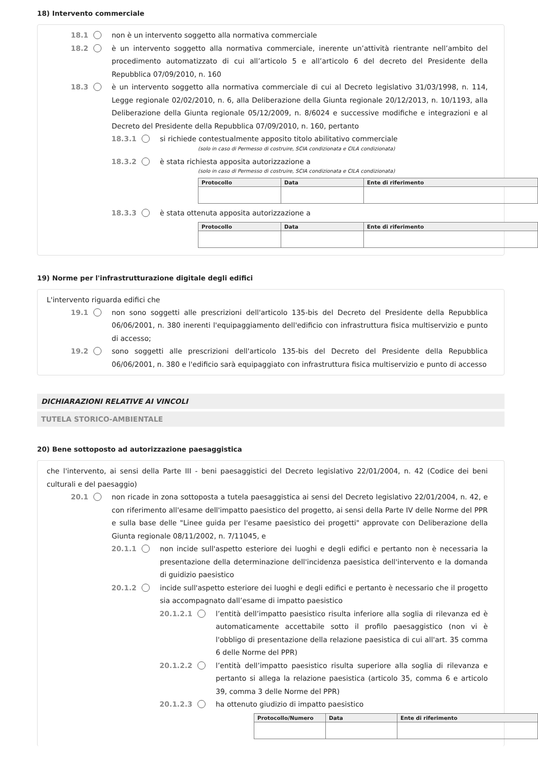18) Intervento commerciale
18.1 non è un intervento soggetto alla normativa commerciale
18.2 è un intervento soggetto alla normativa commerciale, inerente un’attività rientrante nell’ambito del procedimento automatizzato di cui all’articolo 5 e all’articolo 6 del decreto del Presidente della Repubblica 07/09/2010, n. 160
18.3 è un intervento soggetto alla normativa commerciale di cui al Decreto legislativo 31/03/1998, n. 114, Legge regionale 02/02/2010, n. 6, alla Deliberazione della Giunta regionale 20/12/2013, n. 10/1193, alla Deliberazione della Giunta regionale 05/12/2009, n. 8/6024 e successive modifiche e integrazioni e al Decreto del Presidente della Repubblica 07/09/2010, n. 160, pertanto
18.3.1 si richiede contestualmente apposito titolo abilitativo commerciale
(solo in caso di Permesso di costruire, SCIA condizionata e CILA condizionata)
18.3.2 è stata richiesta apposita autorizzazione a
(solo in caso di Permesso di costruire, SCIA condizionata e CILA condizionata)
| Protocollo | Data | Ente di riferimento |
| --- | --- | --- |
18.3.3 è stata ottenuta apposita autorizzazione a
| Protocollo | Data | Ente di riferimento |
| --- | --- | --- |
19) Norme per l'infrastrutturazione digitale degli edifici
L'intervento riguarda edifici che
19.1 non sono soggetti alle prescrizioni dell'articolo 135-bis del Decreto del Presidente della Repubblica 06/06/2001, n. 380 inerenti l'equipaggiamento dell'edificio con infrastruttura fisica multiservizio e punto di accesso;
19.2 sono soggetti alle prescrizioni dell'articolo 135-bis del Decreto del Presidente della Repubblica 06/06/2001, n. 380 e l'edificio sarà equipaggiato con infrastruttura fisica multiservizio e punto di accesso
DICHIARAZIONI RELATIVE AI VINCOLI
TUTELA STORICO-AMBIENTALE
20) Bene sottoposto ad autorizzazione paesaggistica
che l'intervento, ai sensi della Parte III - beni paesaggistici del Decreto legislativo 22/01/2004, n. 42 (Codice dei beni culturali e del paesaggio)
20.1 non ricade in zona sottoposta a tutela paesaggistica ai sensi del Decreto legislativo 22/01/2004, n. 42, e con riferimento all'esame dell'impatto paesistico del progetto, ai sensi della Parte IV delle Norme del PPR e sulla base delle "Linee guida per l'esame paesistico dei progetti" approvate con Deliberazione della Giunta regionale 08/11/2002, n. 7/11045, e
20.1.1 non incide sull'aspetto esteriore dei luoghi e degli edifici e pertanto non è necessaria la presentazione della determinazione dell'incidenza paesistica dell'intervento e la domanda di guidizio paesistico
20.1.2 incide sull'aspetto esteriore dei luoghi e degli edifici e pertanto è necessario che il progetto sia accompagnato dall’esame di impatto paesistico
20.1.2.1 l’entità dell’impatto paesistico risulta inferiore alla soglia di rilevanza ed è automaticamente accettabile sotto il profilo paesaggistico (non vi è l'obbligo di presentazione della relazione paesistica di cui all'art. 35 comma 6 delle Norme del PPR)
20.1.2.2 l’entità dell’impatto paesistico risulta superiore alla soglia di rilevanza e pertanto si allega la relazione paesistica (articolo 35, comma 6 e articolo 39, comma 3 delle Norme del PPR)
20.1.2.3 ha ottenuto giudizio di impatto paesistico
| Protocollo/Numero | Data | Ente di riferimento |
| --- | --- | --- |